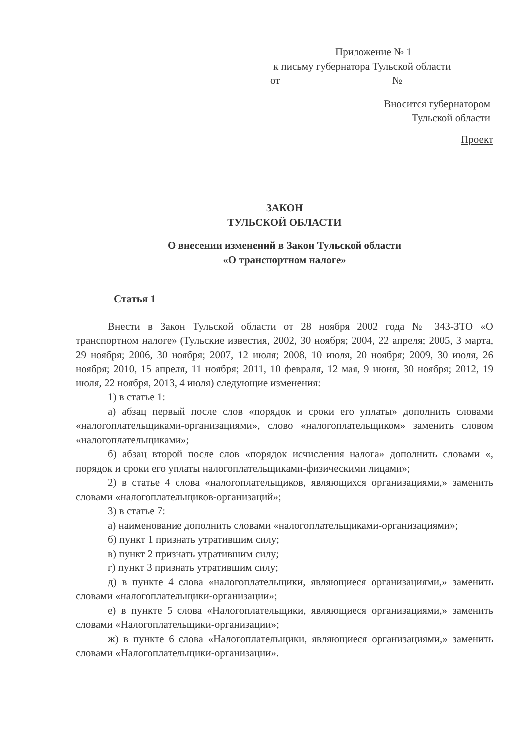Приложение № 1
к письму губернатора Тульской области
от №
Вносится губернатором
Тульской области
Проект
ЗАКОН
ТУЛЬСКОЙ ОБЛАСТИ
О внесении изменений в Закон Тульской области
«О транспортном налоге»
Статья 1
Внести в Закон Тульской области от 28 ноября 2002 года № 343-ЗТО «О транспортном налоге» (Тульские известия, 2002, 30 ноября; 2004, 22 апреля; 2005, 3 марта, 29 ноября; 2006, 30 ноября; 2007, 12 июля; 2008, 10 июля, 20 ноября; 2009, 30 июля, 26 ноября; 2010, 15 апреля, 11 ноября; 2011, 10 февраля, 12 мая, 9 июня, 30 ноября; 2012, 19 июля, 22 ноября, 2013, 4 июля) следующие изменения:
1) в статье 1:
а) абзац первый после слов «порядок и сроки его уплаты» дополнить словами «налогоплательщиками-организациями», слово «налогоплательщиком» заменить словом «налогоплательщиками»;
б) абзац второй после слов «порядок исчисления налога» дополнить словами «, порядок и сроки его уплаты налогоплательщиками-физическими лицами»;
2) в статье 4 слова «налогоплательщиков, являющихся организациями,» заменить словами «налогоплательщиков-организаций»;
3) в статье 7:
а) наименование дополнить словами «налогоплательщиками-организациями»;
б) пункт 1 признать утратившим силу;
в) пункт 2 признать утратившим силу;
г) пункт 3 признать утратившим силу;
д) в пункте 4 слова «налогоплательщики, являющиеся организациями,» заменить словами «налогоплательщики-организации»;
е) в пункте 5 слова «Налогоплательщики, являющиеся организациями,» заменить словами «Налогоплательщики-организации»;
ж) в пункте 6 слова «Налогоплательщики, являющиеся организациями,» заменить словами «Налогоплательщики-организации».